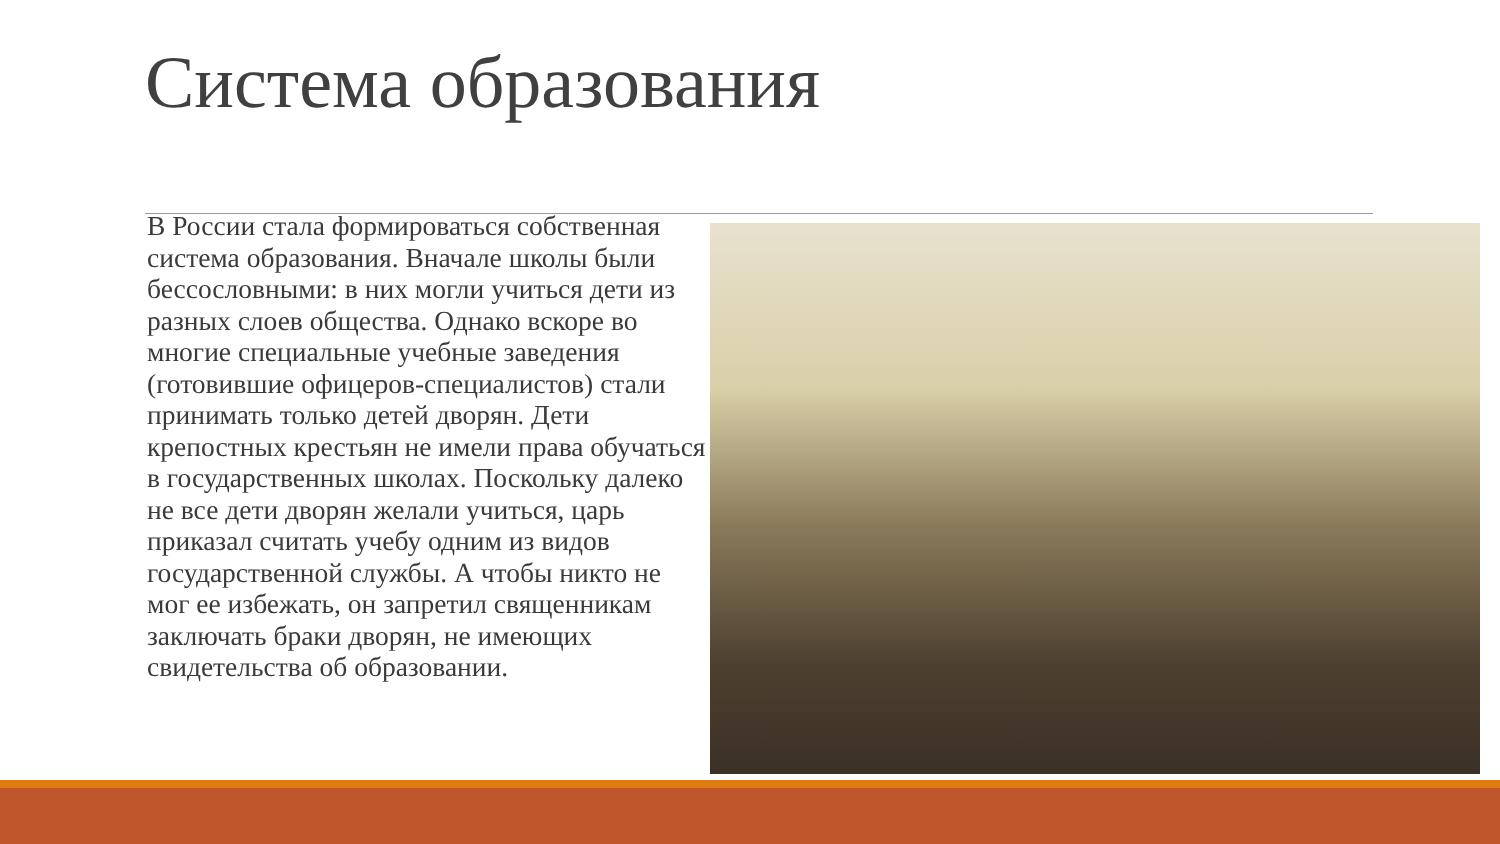Система образования
В России стала формироваться собственная система образования. Вначале школы были бессословными: в них могли учиться дети из разных слоев общества. Однако вскоре во многие специальные учебные заведения (готовившие офицеров-специалистов) стали принимать только детей дворян. Дети крепостных крестьян не имели права обучаться в государственных школах. Поскольку далеко не все дети дворян желали учиться, царь приказал считать учебу одним из видов государственной службы. А чтобы никто не мог ее избежать, он запретил священникам заключать браки дворян, не имеющих свидетельства об образовании.